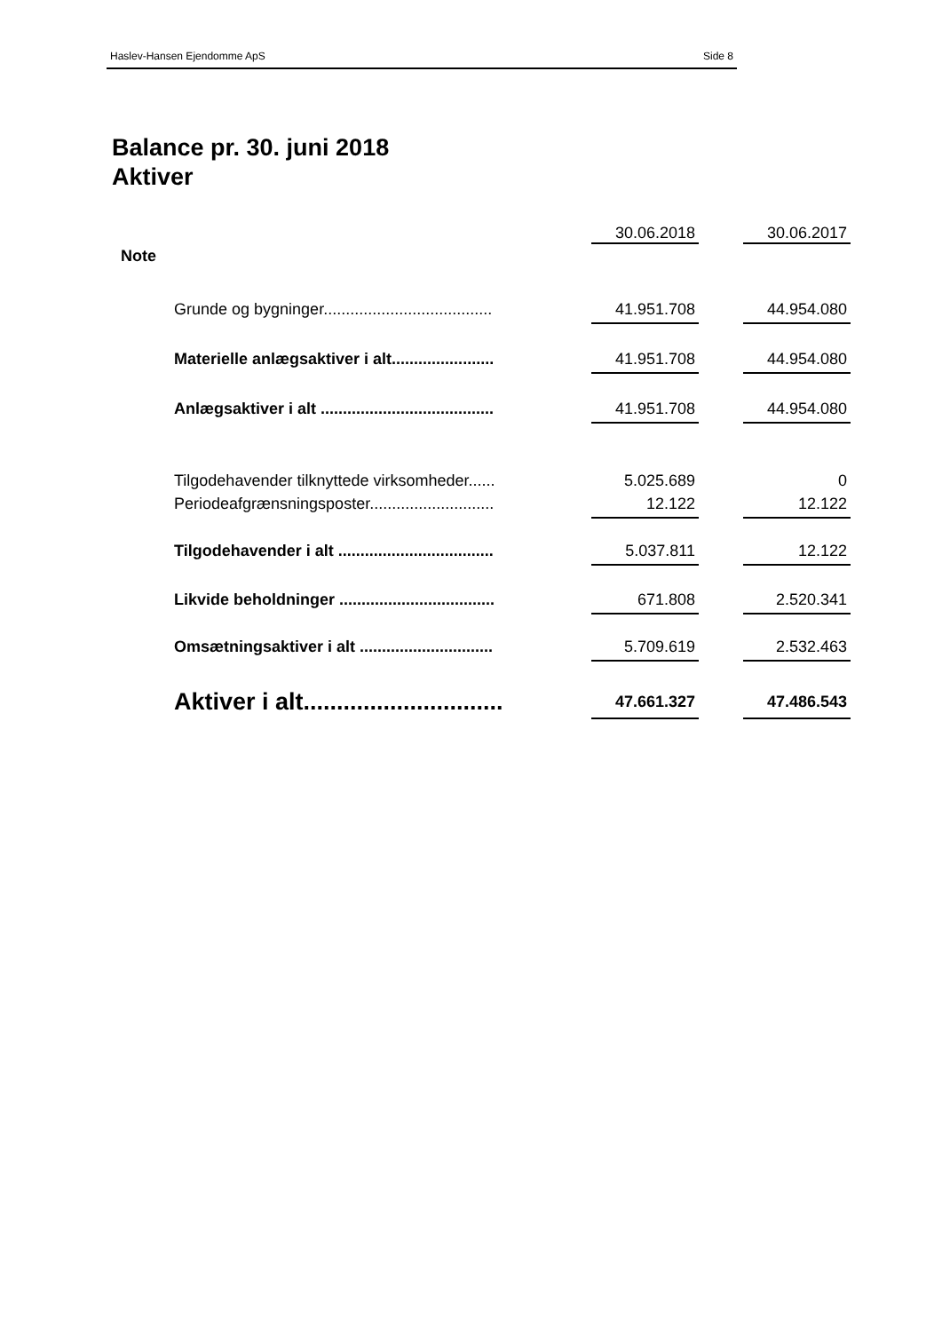Haslev-Hansen Ejendomme ApS Side 8
Balance pr. 30. juni 2018
Aktiver
| | | 30.06.2018 | | 30.06.2017 |
| Note | | | | |
| | Grunde og bygninger...................................... | 41.951.708 | | 44.954.080 |
| | Materielle anlægsaktiver i alt....................... | 41.951.708 | | 44.954.080 |
| | Anlægsaktiver i alt ....................................... | 41.951.708 | | 44.954.080 |
| | Tilgodehavender tilknyttede virksomheder...... | 5.025.689 | | 0 |
| | Periodeafgrænsningsposter............................ | 12.122 | | 12.122 |
| | Tilgodehavender i alt ................................... | 5.037.811 | | 12.122 |
| | Likvide beholdninger ................................... | 671.808 | | 2.520.341 |
| | Omsætningsaktiver i alt .............................. | 5.709.619 | | 2.532.463 |
| | Aktiver i alt.............................. | 47.661.327 | | 47.486.543 |